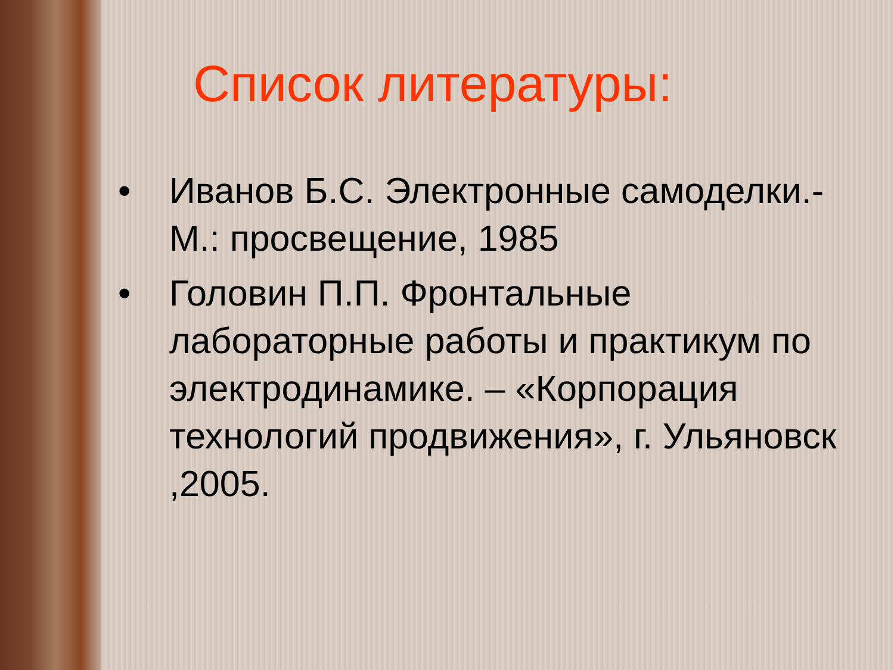Список литературы:
• Иванов Б.С. Электронные самоделки.- М.: просвещение, 1985
• Головин П.П. Фронтальные лабораторные работы и практикум по электродинамике. – «Корпорация технологий продвижения», г. Ульяновск ,2005.